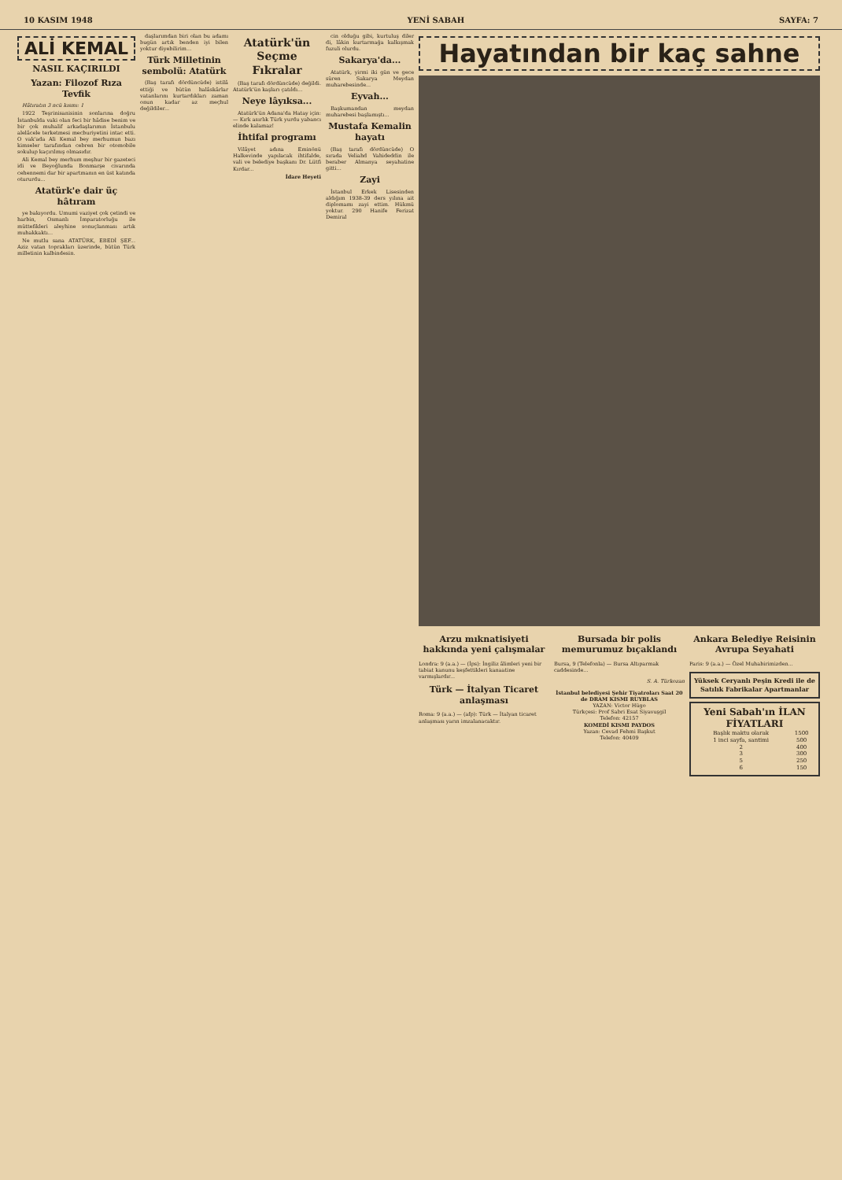10 KASIM 1948 YENİ SABAH SAYFA: 7
ALİ KEMAL
NASIL KAÇIRILDI
Yazan: Filozof Rıza Tevfik
Hâtıratın 3 ncü kısmı: 1
1922 Teşrinisanisinin sonlarına doğru İstanbulda vaki olan feci bir hâdise benim ve bir çok muhalif arkadaşlarımın İstanbulu alelâcele terketmesi mecburiyetini intac etti. O vak'ada Ali Kemal bey merhumun bazı kimseler tarafından cebren bir otomobile sokulup kaçırılmış olmasıdır.
Ali Kemal bey merhum meşhur bir gazeteci idi ve Beyoğlunda Bonmarşe civarında cehennemi dar bir apartmanın en üst katında otururdu...
Atatürk'e dair üç hâtıram
ye bakıyordu. Umumi vaziyet çok çetindi ve harbin, Osmanlı İmparatorluğu ile müttefikleri aleyhine sonuçlanması artık muhakkaktı...
Ne mutlu sana ATATÜRK, EBEDİ ŞEF... Aziz vatan toprakları üzerinde, bütün Türk milletinin kalbindesin.
daşlarımdan biri olan bu adamı bugün artık benden iyi bilen yoktur diyebilirim...
Türk Milletinin sembolü: Atatürk
(Baş tarafı dördüncüde) istilâ ettiği ve bütün halâskârlar vatanlarını kurtardıkları zaman onun kadar az meçhul değildiler...
Atatürk'ün Seçme Fıkralar
(Baş tarafı dördüncüde) değildi. Atatürk'ün kaşları çatıldı...
Neye lâyıksa...
Atatürk'ün Adana'da Hatay için: — Kırk asırlık Türk yurdu yabancı elinde kalamaz!
İhtifal programı
Vilâyet adına Eminönü Halkevinde yapılacak ihtifalde, vali ve belediye başkanı Dr. Lütfi Kırdar...
İdare Heyeti
cin olduğu gibi, kurtuluş diler di, lâkin kurtarmağa kalkışmak fuzuli olurdu.
Sakarya'da...
Atatürk, yirmi iki gün ve gece süren Sakarya Meydan muharebesinde...
Eyvah...
Başkumandan meydan muharebesi başlamıştı...
Mustafa Kemalin hayatı
(Baş tarafı dördüncüde) O sırada Veliahd Vahideddin ile beraber Almanya seyahatine gitti...
Zayi
İstanbul Erkek Lisesinden aldığım 1938-39 ders yılına ait diplomamı zayi ettim. Hükmü yoktur. 290 Hanife Ferizat Demiral
Hayatından bir kaç sahne
Arzu mıknatisiyeti hakkında yeni çalışmalar
Londra: 9 (a.a.) — (İps): İngiliz âlimleri yeni bir tabiat kanunu keşfettikleri kanaatine varmışlardır...
Türk — İtalyan Ticaret anlaşması
Roma: 9 (a.a.) — (afp): Türk — İtalyan ticaret anlaşması yarın imzalanacaktır.
Bursada bir polis memurumuz bıçaklandı
Bursa, 9 (Telefonla) — Bursa Altıparmak caddesinde...
S. A. Türkozan
İstanbul belediyesi Şehir Tiyatroları Saat 20 de DRAM KISMI RUYBLAS
YAZAN: Victor Hügo
Türkçesi: Prof Sabri Esat Siyavuşgil
Telefon: 42157
KOMEDİ KISMI PAYDOS
Yazan: Cevad Fehmi Başkut
Telefon: 40409
Ankara Belediye Reisinin Avrupa Seyahati
Paris: 9 (a.a.) — Özel Muhabirimizden...
Yüksek Ceryanlı Peşin Kredi ile de Satılık Fabrikalar Apartmanlar
Yeni Sabah'ın İLAN FİYATLARI
| Başlık maktu olarak | 1500 |
| 1 inci sayfa, santimi | 500 |
| 2 | 400 |
| 3 | 300 |
| 5 | 250 |
| 6 | 150 |